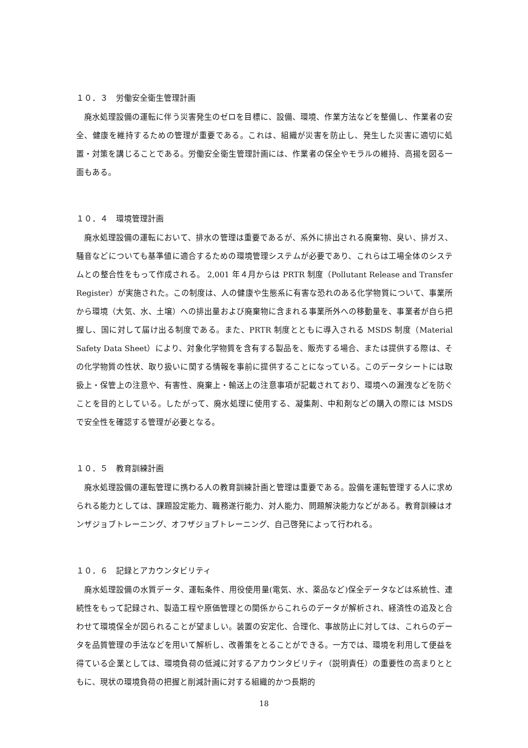１０．３　労働安全衛生管理計画
廃水処理設備の運転に伴う災害発生のゼロを目標に、設備、環境、作業方法などを整備し、作業者の安全、健康を維持するための管理が重要である。これは、組織が災害を防止し、発生した災害に適切に処置・対策を講じることである。労働安全衛生管理計画には、作業者の保全やモラルの維持、高揚を図る一面もある。
１０．４　環境管理計画
廃水処理設備の運転において、排水の管理は重要であるが、系外に排出される廃棄物、臭い、排ガス、騒音などについても基準値に適合するための環境管理システムが必要であり、これらは工場全体のシステムとの整合性をもって作成される。 2,001 年４月からは PRTR 制度（Pollutant Release and Transfer Register）が実施された。この制度は、人の健康や生態系に有害な恐れのある化学物質について、事業所から環境（大気、水、土壌）への排出量および廃棄物に含まれる事業所外への移動量を、事業者が自ら把握し、国に対して届け出る制度である。また、PRTR 制度とともに導入される MSDS 制度（Material Safety Data Sheet）により、対象化学物質を含有する製品を、販売する場合、または提供する際は、その化学物質の性状、取り扱いに関する情報を事前に提供することになっている。このデータシートには取扱上・保管上の注意や、有害性、廃棄上・輸送上の注意事項が記載されており、環境への漏洩などを防ぐことを目的としている。したがって、廃水処理に使用する、凝集剤、中和剤などの購入の際には MSDS で安全性を確認する管理が必要となる。
１０．５　教育訓練計画
廃水処理設備の運転管理に携わる人の教育訓練計画と管理は重要である。設備を運転管理する人に求められる能力としては、課題設定能力、職務遂行能力、対人能力、問題解決能力などがある。教育訓練はオンザジョブトレーニング、オフザジョブトレーニング、自己啓発によって行われる。
１０．６　記録とアカウンタビリティ
廃水処理設備の水質データ、運転条件、用役使用量(電気、水、薬品など)保全データなどは系統性、連続性をもって記録され、製造工程や原価管理との関係からこれらのデータが解析され、経済性の追及と合わせて環境保全が図られることが望ましい。装置の安定化、合理化、事故防止に対しては、これらのデータを品質管理の手法などを用いて解析し、改善策をとることができる。一方では、環境を利用して便益を得ている企業としては、環境負荷の低減に対するアカウンタビリティ（説明責任）の重要性の高まりとともに、現状の環境負荷の把握と削減計画に対する組織的かつ長期的
18